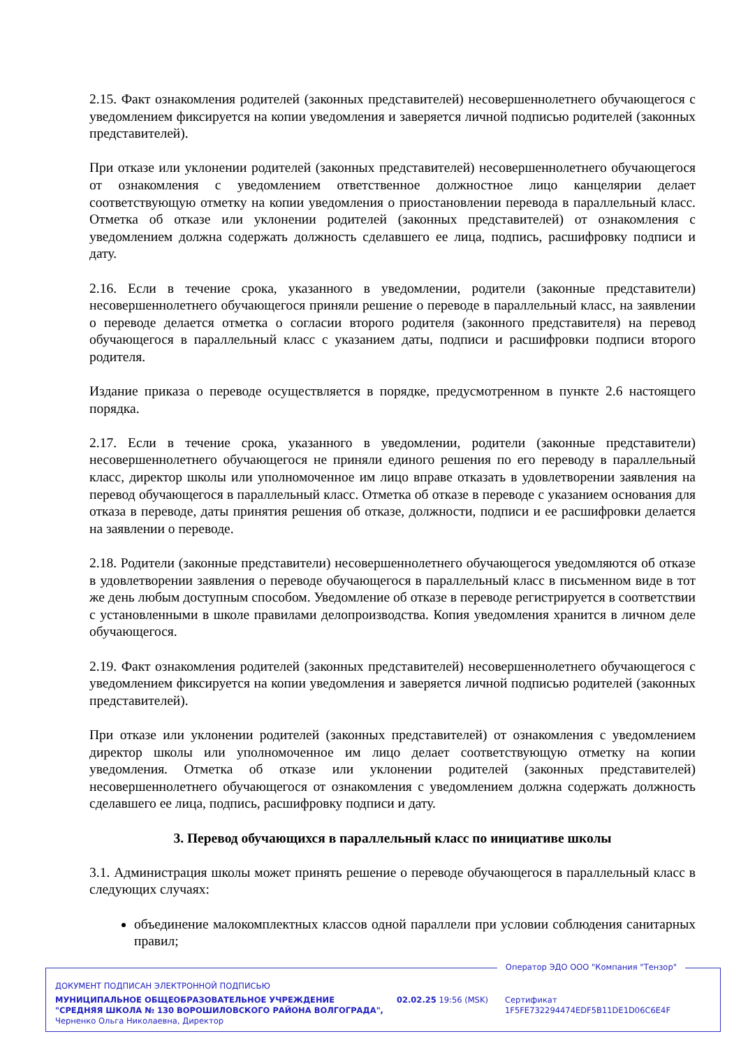2.15. Факт ознакомления родителей (законных представителей) несовершеннолетнего обучающегося с уведомлением фиксируется на копии уведомления и заверяется личной подписью родителей (законных представителей).
При отказе или уклонении родителей (законных представителей) несовершеннолетнего обучающегося от ознакомления с уведомлением ответственное должностное лицо канцелярии делает соответствующую отметку на копии уведомления о приостановлении перевода в параллельный класс. Отметка об отказе или уклонении родителей (законных представителей) от ознакомления с уведомлением должна содержать должность сделавшего ее лица, подпись, расшифровку подписи и дату.
2.16. Если в течение срока, указанного в уведомлении, родители (законные представители) несовершеннолетнего обучающегося приняли решение о переводе в параллельный класс, на заявлении о переводе делается отметка о согласии второго родителя (законного представителя) на перевод обучающегося в параллельный класс с указанием даты, подписи и расшифровки подписи второго родителя.
Издание приказа о переводе осуществляется в порядке, предусмотренном в пункте 2.6 настоящего порядка.
2.17. Если в течение срока, указанного в уведомлении, родители (законные представители) несовершеннолетнего обучающегося не приняли единого решения по его переводу в параллельный класс, директор школы или уполномоченное им лицо вправе отказать в удовлетворении заявления на перевод обучающегося в параллельный класс. Отметка об отказе в переводе с указанием основания для отказа в переводе, даты принятия решения об отказе, должности, подписи и ее расшифровки делается на заявлении о переводе.
2.18. Родители (законные представители) несовершеннолетнего обучающегося уведомляются об отказе в удовлетворении заявления о переводе обучающегося в параллельный класс в письменном виде в тот же день любым доступным способом. Уведомление об отказе в переводе регистрируется в соответствии с установленными в школе правилами делопроизводства. Копия уведомления хранится в личном деле обучающегося.
2.19. Факт ознакомления родителей (законных представителей) несовершеннолетнего обучающегося с уведомлением фиксируется на копии уведомления и заверяется личной подписью родителей (законных представителей).
При отказе или уклонении родителей (законных представителей) от ознакомления с уведомлением директор школы или уполномоченное им лицо делает соответствующую отметку на копии уведомления. Отметка об отказе или уклонении родителей (законных представителей) несовершеннолетнего обучающегося от ознакомления с уведомлением должна содержать должность сделавшего ее лица, подпись, расшифровку подписи и дату.
3. Перевод обучающихся в параллельный класс по инициативе школы
3.1. Администрация школы может принять решение о переводе обучающегося в параллельный класс в следующих случаях:
объединение малокомплектных классов одной параллели при условии соблюдения санитарных правил;
Оператор ЭДО ООО "Компания "Тензор"
ДОКУМЕНТ ПОДПИСАН ЭЛЕКТРОННОЙ ПОДПИСЬЮ
МУНИЦИПАЛЬНОЕ ОБЩЕОБРАЗОВАТЕЛЬНОЕ УЧРЕЖДЕНИЕ "СРЕДНЯЯ ШКОЛА № 130 ВОРОШИЛОВСКОГО РАЙОНА ВОЛГОГРАДА", Черненко Ольга Николаевна, Директор
02.02.25 19:56 (MSK)
Сертификат 1F5FE732294474EDF5B11DE1D06C6E4F